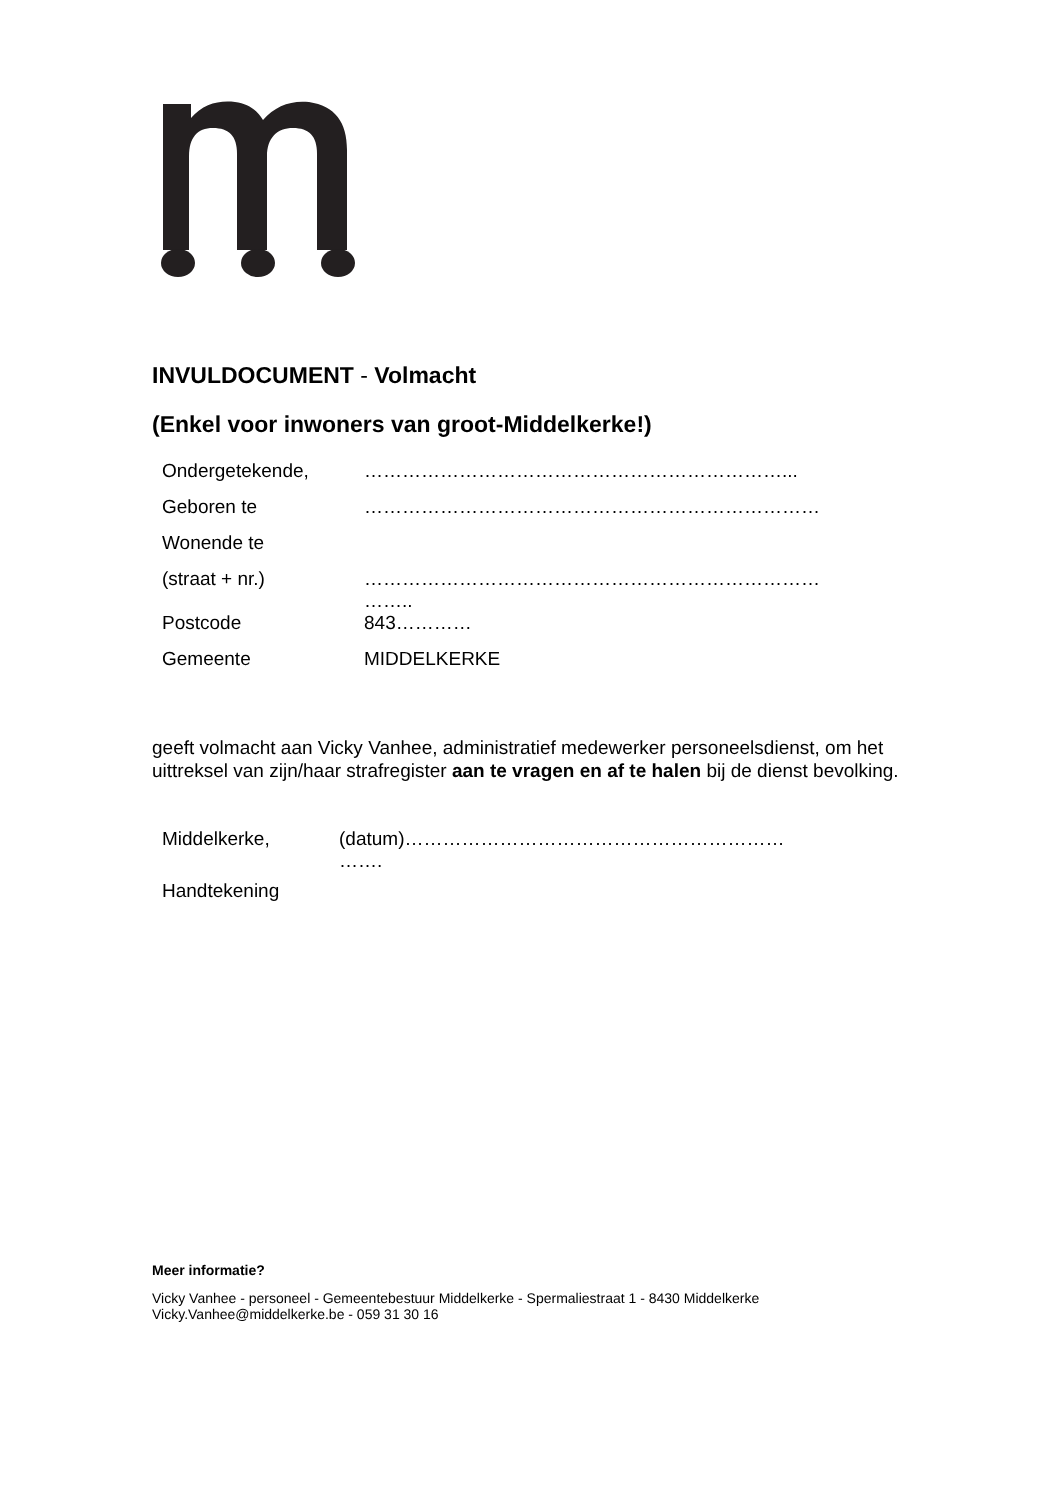INVULDOCUMENT - Volmacht
(Enkel voor inwoners van groot-Middelkerke!)
| Ondergetekende, | …………………………………………………………... |
| Geboren te | ……………………………………………………………… |
| Wonende te | |
| (straat + nr.) | ……………………………………………………………… …….. |
| Postcode | 843………… |
| Gemeente | MIDDELKERKE |
geeft volmacht aan Vicky Vanhee, administratief medewerker personeelsdienst, om het uittreksel van zijn/haar strafregister aan te vragen en af te halen bij de dienst bevolking.
| Middelkerke, | (datum)…………………………………………………… ……. |
| Handtekening | |
Meer informatie?
Vicky Vanhee - personeel - Gemeentebestuur Middelkerke - Spermaliestraat 1 - 8430 Middelkerke
Vicky.Vanhee@middelkerke.be - 059 31 30 16